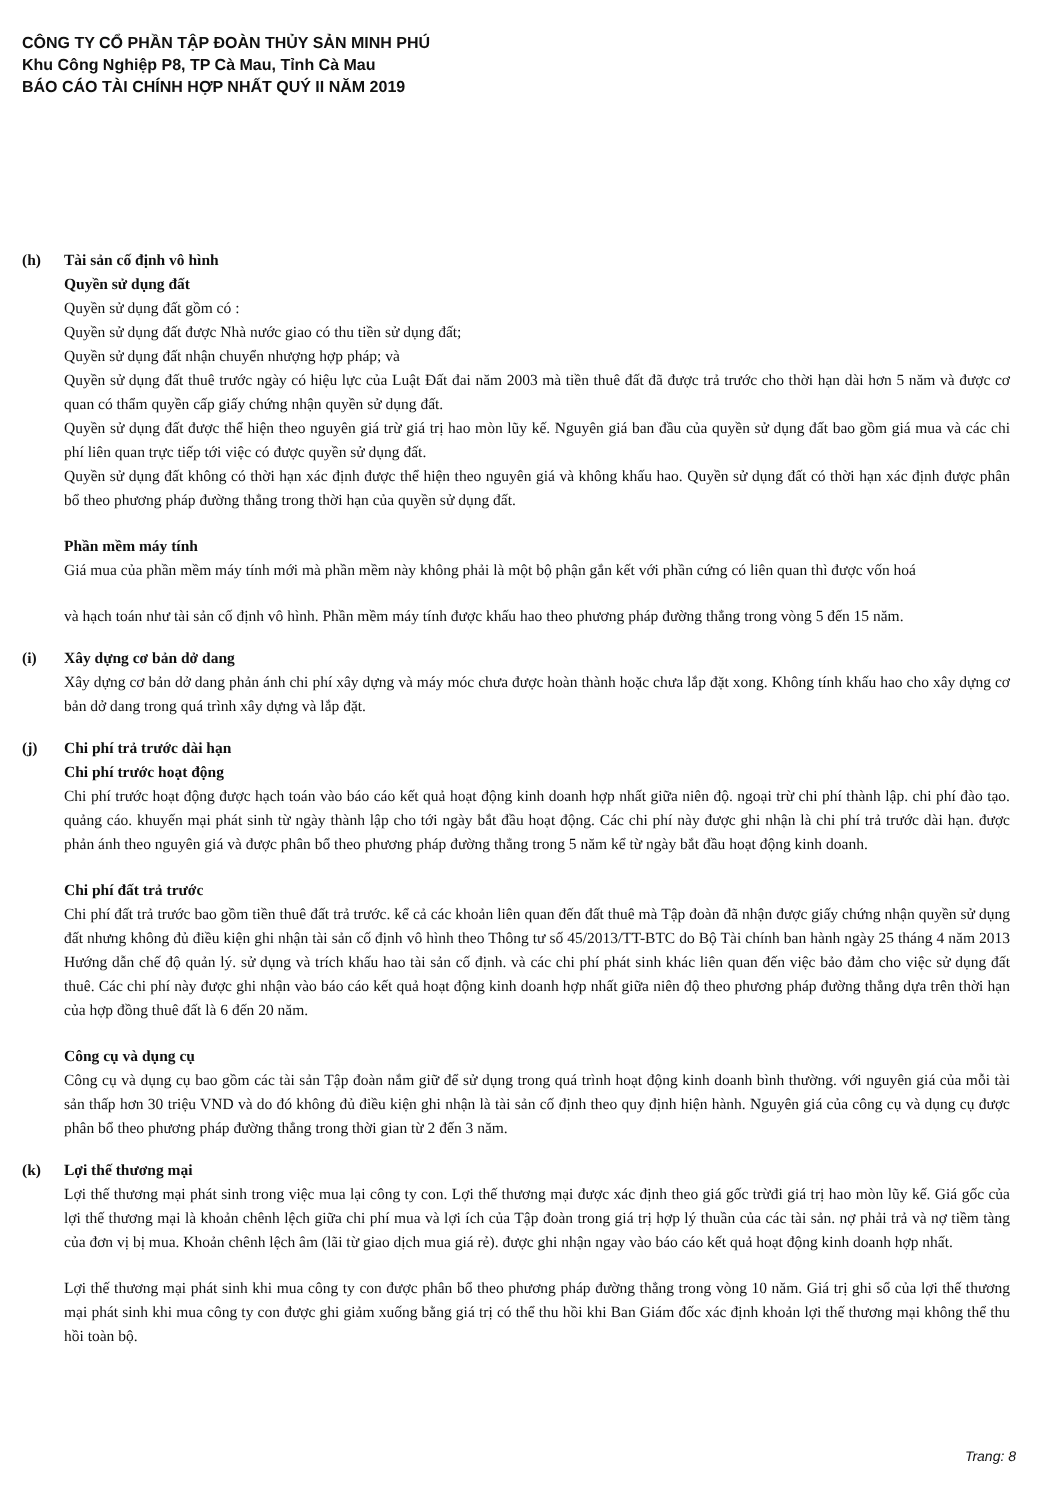CÔNG TY CỔ PHẦN TẬP ĐOÀN THỦY SẢN MINH PHÚ
Khu Công Nghiệp P8, TP Cà Mau, Tỉnh Cà Mau
BÁO CÁO TÀI CHÍNH HỢP NHẤT QUÝ II NĂM 2019
(h) Tài sản cố định vô hình
Quyền sử dụng đất
Quyền sử dụng đất gồm có :
Quyền sử dụng đất được Nhà nước giao có thu tiền sử dụng đất;
Quyền sử dụng đất nhận chuyển nhượng hợp pháp; và
Quyền sử dụng đất thuê trước ngày có hiệu lực của Luật Đất đai năm 2003 mà tiền thuê đất đã được trả trước cho thời hạn dài hơn 5 năm và được cơ quan có thẩm quyền cấp giấy chứng nhận quyền sử dụng đất.
Quyền sử dụng đất được thể hiện theo nguyên giá trừ giá trị hao mòn lũy kế. Nguyên giá ban đầu của quyền sử dụng đất bao gồm giá mua và các chi phí liên quan trực tiếp tới việc có được quyền sử dụng đất.
Quyền sử dụng đất không có thời hạn xác định được thể hiện theo nguyên giá và không khấu hao. Quyền sử dụng đất có thời hạn xác định được phân bổ theo phương pháp đường thẳng trong thời hạn của quyền sử dụng đất.
Phần mềm máy tính
Giá mua của phần mềm máy tính mới mà phần mềm này không phải là một bộ phận gắn kết với phần cứng có liên quan thì được vốn hoá
và hạch toán như tài sản cố định vô hình. Phần mềm máy tính được khấu hao theo phương pháp đường thẳng trong vòng 5 đến 15 năm.
(i) Xây dựng cơ bản dở dang
Xây dựng cơ bản dở dang phản ánh chi phí xây dựng và máy móc chưa được hoàn thành hoặc chưa lắp đặt xong. Không tính khấu hao cho xây dựng cơ bản dở dang trong quá trình xây dựng và lắp đặt.
(j) Chi phí trả trước dài hạn
Chi phí trước hoạt động
Chi phí trước hoạt động được hạch toán vào báo cáo kết quả hoạt động kinh doanh hợp nhất giữa niên độ. ngoại trừ chi phí thành lập. chi phí đào tạo. quảng cáo. khuyến mại phát sinh từ ngày thành lập cho tới ngày bắt đầu hoạt động. Các chi phí này được ghi nhận là chi phí trả trước dài hạn. được phản ánh theo nguyên giá và được phân bổ theo phương pháp đường thẳng trong 5 năm kể từ ngày bắt đầu hoạt động kinh doanh.
Chi phí đất trả trước
Chi phí đất trả trước bao gồm tiền thuê đất trả trước. kể cả các khoản liên quan đến đất thuê mà Tập đoàn đã nhận được giấy chứng nhận quyền sử dụng đất nhưng không đủ điều kiện ghi nhận tài sản cố định vô hình theo Thông tư số 45/2013/TT-BTC do Bộ Tài chính ban hành ngày 25 tháng 4 năm 2013 Hướng dẫn chế độ quản lý. sử dụng và trích khấu hao tài sản cố định. và các chi phí phát sinh khác liên quan đến việc bảo đảm cho việc sử dụng đất thuê. Các chi phí này được ghi nhận vào báo cáo kết quả hoạt động kinh doanh hợp nhất giữa niên độ theo phương pháp đường thẳng dựa trên thời hạn của hợp đồng thuê đất là 6 đến 20 năm.
Công cụ và dụng cụ
Công cụ và dụng cụ bao gồm các tài sản Tập đoàn nắm giữ để sử dụng trong quá trình hoạt động kinh doanh bình thường. với nguyên giá của mỗi tài sản thấp hơn 30 triệu VND và do đó không đủ điều kiện ghi nhận là tài sản cố định theo quy định hiện hành. Nguyên giá của công cụ và dụng cụ được phân bổ theo phương pháp đường thẳng trong thời gian từ 2 đến 3 năm.
(k) Lợi thế thương mại
Lợi thế thương mại phát sinh trong việc mua lại công ty con. Lợi thế thương mại được xác định theo giá gốc trừđi giá trị hao mòn lũy kế. Giá gốc của lợi thế thương mại là khoản chênh lệch giữa chi phí mua và lợi ích của Tập đoàn trong giá trị hợp lý thuần của các tài sản. nợ phải trả và nợ tiềm tàng của đơn vị bị mua. Khoản chênh lệch âm (lãi từ giao dịch mua giá rẻ). được ghi nhận ngay vào báo cáo kết quả hoạt động kinh doanh hợp nhất.
Lợi thế thương mại phát sinh khi mua công ty con được phân bổ theo phương pháp đường thẳng trong vòng 10 năm. Giá trị ghi sổ của lợi thế thương mại phát sinh khi mua công ty con được ghi giảm xuống bằng giá trị có thể thu hồi khi Ban Giám đốc xác định khoản lợi thế thương mại không thể thu hồi toàn bộ.
Trang: 8